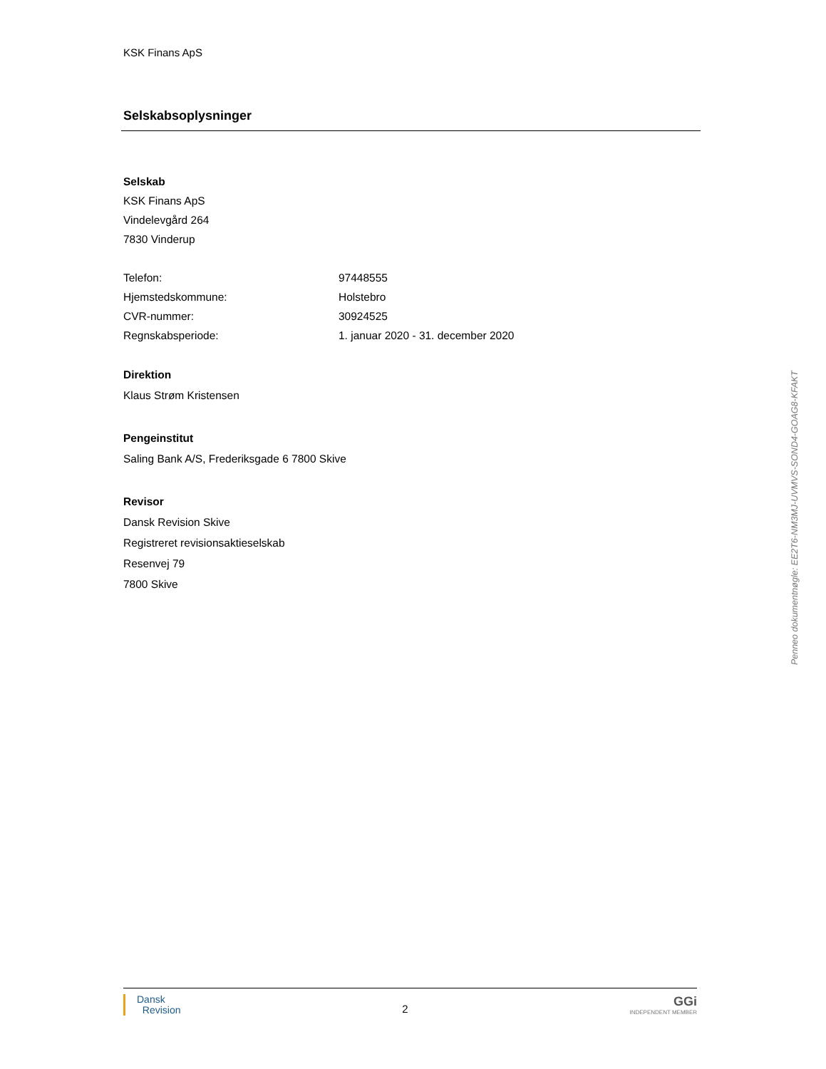KSK Finans ApS
Selskabsoplysninger
Selskab
KSK Finans ApS
Vindelevgård 264
7830 Vinderup
| Telefon: | 97448555 |
| Hjemstedskommune: | Holstebro |
| CVR-nummer: | 30924525 |
| Regnskabsperiode: | 1. januar 2020 - 31. december 2020 |
Direktion
Klaus Strøm Kristensen
Pengeinstitut
Saling Bank A/S, Frederiksgade 6 7800 Skive
Revisor
Dansk Revision Skive
Registreret revisionsaktieselskab
Resenvej 79
7800 Skive
Dansk
Revision
2
GGi
INDEPENDENT MEMBER
Penneo dokumentnøgle: EE2T6-NM3MJ-UVMVS-SOND4-GOAG8-KFAKT